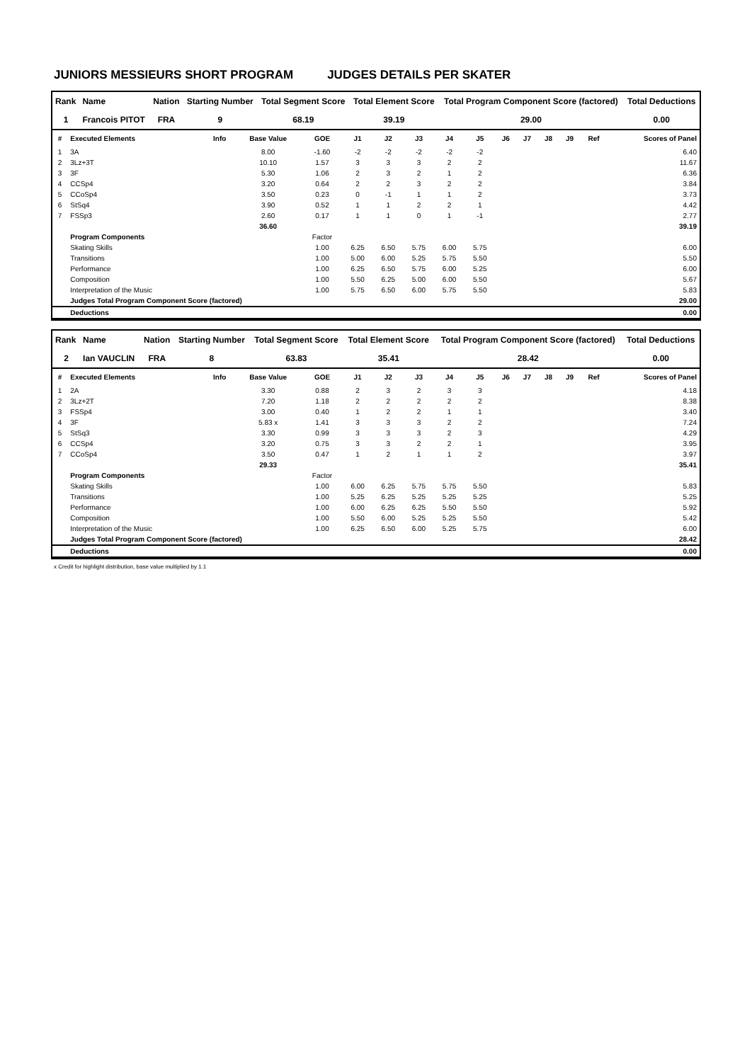JUNIORS MESSIEURS SHORT PROGRAM JUDGES DETAILS PER SKATER
| Rank | Name | Nation | Starting Number | Total Segment Score | Total Element Score | Total Program Component Score (factored) | Total Deductions |
| --- | --- | --- | --- | --- | --- | --- | --- |
| 1 | Francois PITOT | FRA | 9 | 68.19 | 39.19 | 29.00 | 0.00 |
| # | Executed Elements | Info | Base Value | GOE | J1 | J2 | J3 | J4 | J5 | J6 | J7 | J8 | J9 | Ref | Scores of Panel |
| --- | --- | --- | --- | --- | --- | --- | --- | --- | --- | --- | --- | --- | --- | --- | --- |
| 1 | 3A | | 8.00 | -1.60 | -2 | -2 | -2 | -2 | -2 | | | | | | 6.40 |
| 2 | 3Lz+3T | | 10.10 | 1.57 | 3 | 3 | 3 | 2 | 2 | | | | | | 11.67 |
| 3 | 3F | | 5.30 | 1.06 | 2 | 3 | 2 | 1 | 2 | | | | | | 6.36 |
| 4 | CCSp4 | | 3.20 | 0.64 | 2 | 2 | 3 | 2 | 2 | | | | | | 3.84 |
| 5 | CCoSp4 | | 3.50 | 0.23 | 0 | -1 | 1 | 1 | 2 | | | | | | 3.73 |
| 6 | StSq4 | | 3.90 | 0.52 | 1 | 1 | 2 | 2 | 1 | | | | | | 4.42 |
| 7 | FSSp3 | | 2.60 | 0.17 | 1 | 1 | 0 | 1 | -1 | | | | | | 2.77 |
| | | | 36.60 | | | | | | | | | | | | 39.19 |
| | Program Components | | | Factor | | | | | | | | | | | |
| | Skating Skills | | | 1.00 | 6.25 | 6.50 | 5.75 | 6.00 | 5.75 | | | | | | 6.00 |
| | Transitions | | | 1.00 | 5.00 | 6.00 | 5.25 | 5.75 | 5.50 | | | | | | 5.50 |
| | Performance | | | 1.00 | 6.25 | 6.50 | 5.75 | 6.00 | 5.25 | | | | | | 6.00 |
| | Composition | | | 1.00 | 5.50 | 6.25 | 5.00 | 6.00 | 5.50 | | | | | | 5.67 |
| | Interpretation of the Music | | | 1.00 | 5.75 | 6.50 | 6.00 | 5.75 | 5.50 | | | | | | 5.83 |
| | Judges Total Program Component Score (factored) | | | | | | | | | | | | | | 29.00 |
| | Deductions | | | | | | | | | | | | | | 0.00 |
| Rank | Name | Nation | Starting Number | Total Segment Score | Total Element Score | Total Program Component Score (factored) | Total Deductions |
| --- | --- | --- | --- | --- | --- | --- | --- |
| 2 | Ian VAUCLIN | FRA | 8 | 63.83 | 35.41 | 28.42 | 0.00 |
| # | Executed Elements | Info | Base Value | GOE | J1 | J2 | J3 | J4 | J5 | J6 | J7 | J8 | J9 | Ref | Scores of Panel |
| --- | --- | --- | --- | --- | --- | --- | --- | --- | --- | --- | --- | --- | --- | --- | --- |
| 1 | 2A | | 3.30 | 0.88 | 2 | 3 | 2 | 3 | 3 | | | | | | 4.18 |
| 2 | 3Lz+2T | | 7.20 | 1.18 | 2 | 2 | 2 | 2 | 2 | | | | | | 8.38 |
| 3 | FSSp4 | | 3.00 | 0.40 | 1 | 2 | 2 | 1 | 1 | | | | | | 3.40 |
| 4 | 3F | | 5.83 x | 1.41 | 3 | 3 | 3 | 2 | 2 | | | | | | 7.24 |
| 5 | StSq3 | | 3.30 | 0.99 | 3 | 3 | 3 | 2 | 3 | | | | | | 4.29 |
| 6 | CCSp4 | | 3.20 | 0.75 | 3 | 3 | 2 | 2 | 1 | | | | | | 3.95 |
| 7 | CCoSp4 | | 3.50 | 0.47 | 1 | 2 | 1 | 1 | 2 | | | | | | 3.97 |
| | | | 29.33 | | | | | | | | | | | | 35.41 |
| | Program Components | | | Factor | | | | | | | | | | | |
| | Skating Skills | | | 1.00 | 6.00 | 6.25 | 5.75 | 5.75 | 5.50 | | | | | | 5.83 |
| | Transitions | | | 1.00 | 5.25 | 6.25 | 5.25 | 5.25 | 5.25 | | | | | | 5.25 |
| | Performance | | | 1.00 | 6.00 | 6.25 | 6.25 | 5.50 | 5.50 | | | | | | 5.92 |
| | Composition | | | 1.00 | 5.50 | 6.00 | 5.25 | 5.25 | 5.50 | | | | | | 5.42 |
| | Interpretation of the Music | | | 1.00 | 6.25 | 6.50 | 6.00 | 5.25 | 5.75 | | | | | | 6.00 |
| | Judges Total Program Component Score (factored) | | | | | | | | | | | | | | 28.42 |
| | Deductions | | | | | | | | | | | | | | 0.00 |
x Credit for highlight distribution, base value multiplied by 1.1